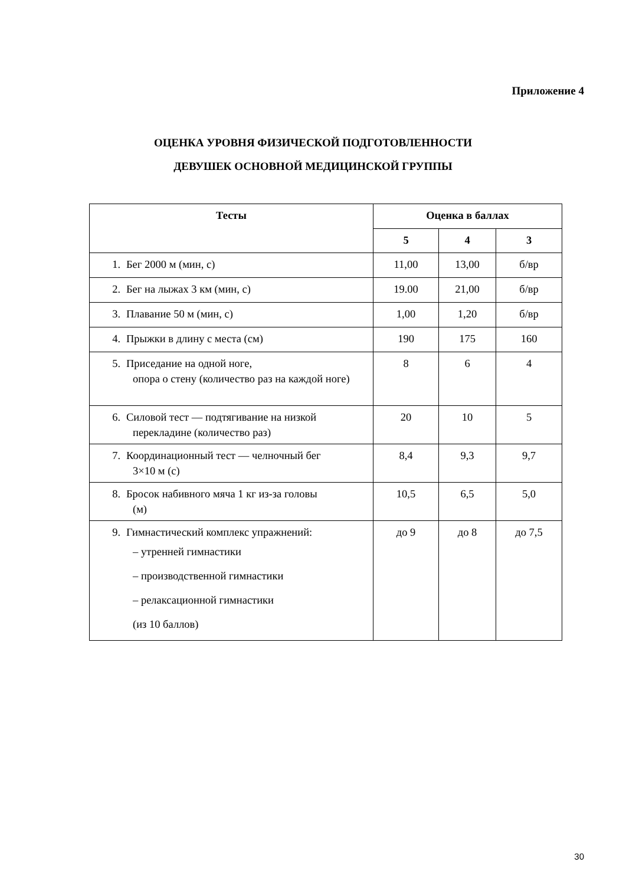Приложение 4
ОЦЕНКА УРОВНЯ ФИЗИЧЕСКОЙ ПОДГОТОВЛЕННОСТИ
ДЕВУШЕК ОСНОВНОЙ МЕДИЦИНСКОЙ ГРУППЫ
| Тесты | Оценка в баллах | | |
| --- | --- | --- | --- |
| | 5 | 4 | 3 |
| 1. Бег 2000 м (мин, с) | 11,00 | 13,00 | б/вр |
| 2. Бег на лыжах 3 км (мин, с) | 19.00 | 21,00 | б/вр |
| 3. Плавание 50 м (мин, с) | 1,00 | 1,20 | б/вр |
| 4. Прыжки в длину с места (см) | 190 | 175 | 160 |
| 5. Приседание на одной ноге, опора о стену (количество раз на каждой ноге) | 8 | 6 | 4 |
| 6. Силовой тест — подтягивание на низкой перекладине (количество раз) | 20 | 10 | 5 |
| 7. Координационный тест — челночный бег 3×10 м (с) | 8,4 | 9,3 | 9,7 |
| 8. Бросок набивного мяча 1 кг из-за головы (м) | 10,5 | 6,5 | 5,0 |
| 9. Гимнастический комплекс упражнений: – утренней гимнастики – производственной гимнастики – релаксационной гимнастики (из 10 баллов) | до 9 | до 8 | до 7,5 |
30